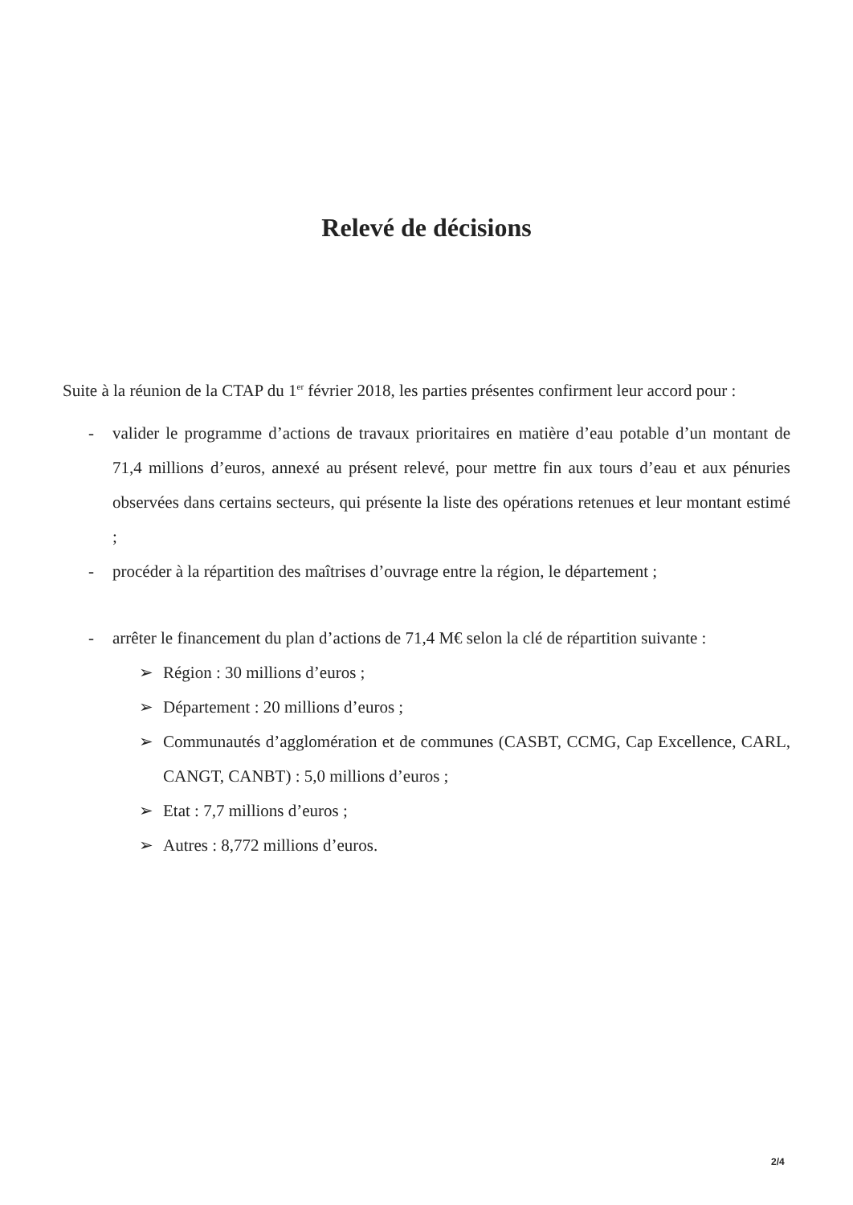Relevé de décisions
Suite à la réunion de la CTAP du 1<sup>er</sup> février 2018, les parties présentes confirment leur accord pour :
- valider le programme d’actions de travaux prioritaires en matière d’eau potable d’un montant de 71,4 millions d’euros, annexé au présent relevé, pour mettre fin aux tours d’eau et aux pénuries observées dans certains secteurs, qui présente la liste des opérations retenues et leur montant estimé ;
- procéder à la répartition des maîtrises d’ouvrage entre la région, le département ;
- arrêter le financement du plan d’actions de 71,4 M€ selon la clé de répartition suivante :
➢ Région : 30 millions d’euros ;
➢ Département : 20 millions d’euros ;
➢ Communautés d’agglomération et de communes (CASBT, CCMG, Cap Excellence, CARL, CANGT, CANBT) : 5,0 millions d’euros ;
➢ Etat : 7,7 millions d’euros ;
➢ Autres : 8,772 millions d’euros.
2/4